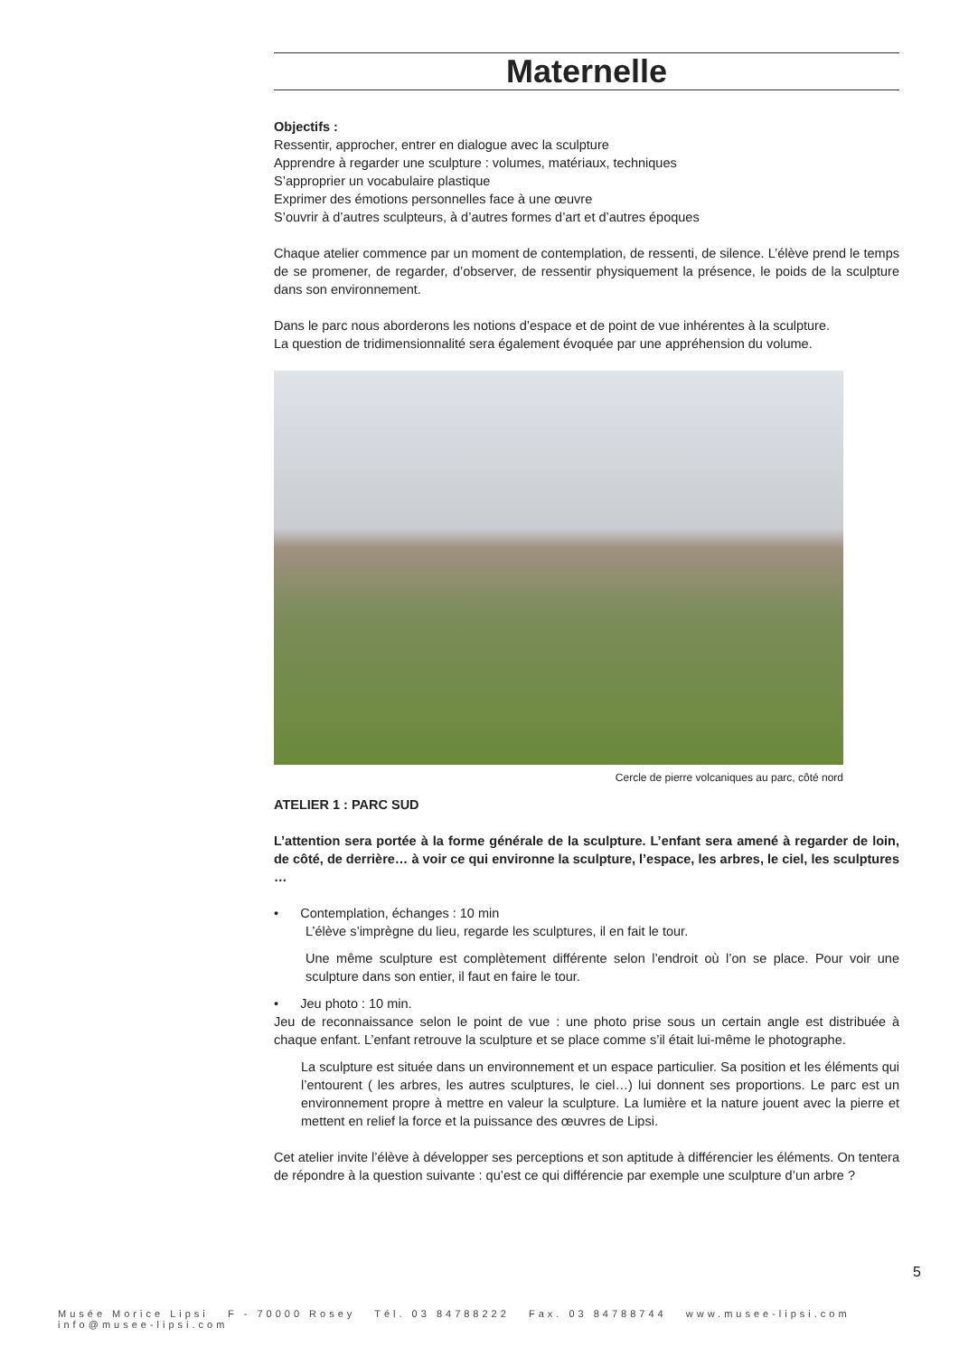Maternelle
Objectifs :
Ressentir, approcher, entrer en dialogue avec la sculpture
Apprendre à regarder une sculpture : volumes, matériaux, techniques
S’approprier un vocabulaire plastique
Exprimer des émotions personnelles face à une œuvre
S’ouvrir à d’autres sculpteurs, à d’autres formes d’art et d’autres époques
Chaque atelier commence par un moment de contemplation, de ressenti, de silence. L’élève prend le temps de se promener, de regarder, d’observer, de ressentir physiquement la présence, le poids de la sculpture dans son environnement.
Dans le parc nous aborderons les notions d’espace et de point de vue inhérentes à la sculpture.
La question de tridimensionnalité sera également évoquée par une appréhension du volume.
Cercle de pierre volcaniques au parc, côté nord
ATELIER 1 : PARC SUD
L’attention sera portée à la forme générale de la sculpture. L’enfant sera amené à regarder de loin, de côté, de derrière… à voir ce qui environne la sculpture, l’espace, les arbres, le ciel, les sculptures …
• Contemplation, échanges : 10 min
L’élève s’imprègne du lieu, regarde les sculptures, il en fait le tour.
Une même sculpture est complètement différente selon l’endroit où l’on se place. Pour voir une sculpture dans son entier, il faut en faire le tour.
• Jeu photo : 10 min.
Jeu de reconnaissance selon le point de vue : une photo prise sous un certain angle est distribuée à chaque enfant. L’enfant retrouve la sculpture et se place comme s’il était lui-même le photographe.
La sculpture est située dans un environnement et un espace particulier. Sa position et les éléments qui l’entourent ( les arbres, les autres sculptures, le ciel…) lui donnent ses proportions. Le parc est un environnement propre à mettre en valeur la sculpture. La lumière et la nature jouent avec la pierre et mettent en relief la force et la puissance des œuvres de Lipsi.
Cet atelier invite l’élève à développer ses perceptions et son aptitude à différencier les éléments. On tentera de répondre à la question suivante : qu’est ce qui différencie par exemple une sculpture d’un arbre ?
5
Musée Morice Lipsi F - 70000 Rosey Tél. 03 84788222 Fax. 03 84788744 www.musee-lipsi.com info@musee-lipsi.com